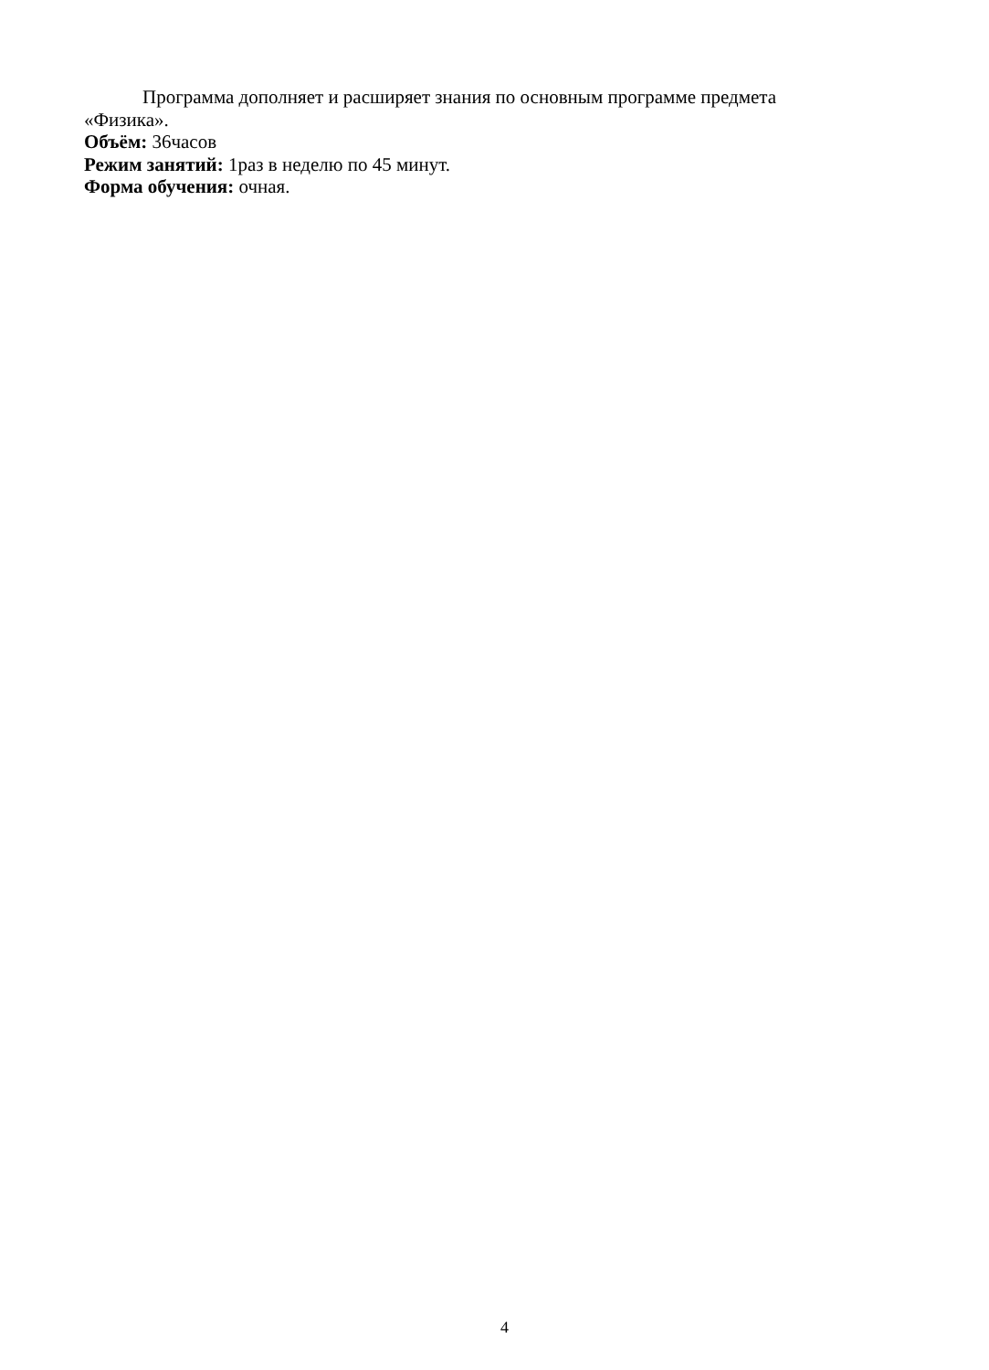Программа дополняет и расширяет знания по основным программе предмета «Физика».
Объём: 36часов
Режим занятий: 1раз в неделю по 45 минут.
Форма обучения: очная.
4